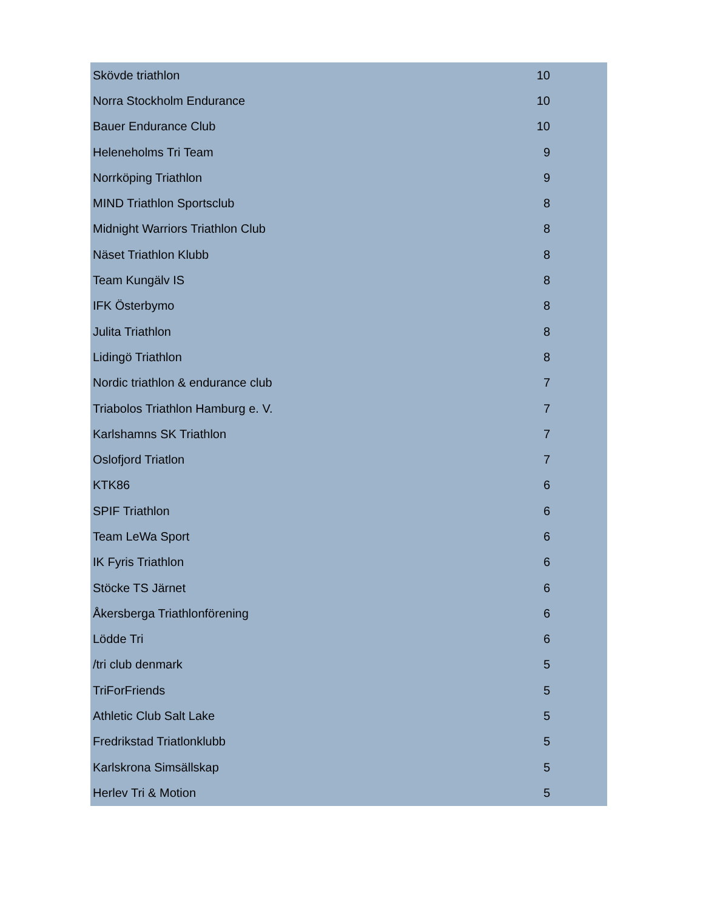| Skövde triathlon | 10 |
| Norra Stockholm Endurance | 10 |
| Bauer Endurance Club | 10 |
| Heleneholms Tri Team | 9 |
| Norrköping Triathlon | 9 |
| MIND Triathlon Sportsclub | 8 |
| Midnight Warriors Triathlon Club | 8 |
| Näset Triathlon Klubb | 8 |
| Team Kungälv IS | 8 |
| IFK Österbymo | 8 |
| Julita Triathlon | 8 |
| Lidingö Triathlon | 8 |
| Nordic triathlon & endurance club | 7 |
| Triabolos Triathlon Hamburg e. V. | 7 |
| Karlshamns SK Triathlon | 7 |
| Oslofjord Triatlon | 7 |
| KTK86 | 6 |
| SPIF Triathlon | 6 |
| Team LeWa Sport | 6 |
| IK Fyris Triathlon | 6 |
| Stöcke TS Järnet | 6 |
| Åkersberga Triathlonförening | 6 |
| Lödde Tri | 6 |
| /tri club denmark | 5 |
| TriForFriends | 5 |
| Athletic Club Salt Lake | 5 |
| Fredrikstad Triatlonklubb | 5 |
| Karlskrona Simsällskap | 5 |
| Herlev Tri & Motion | 5 |